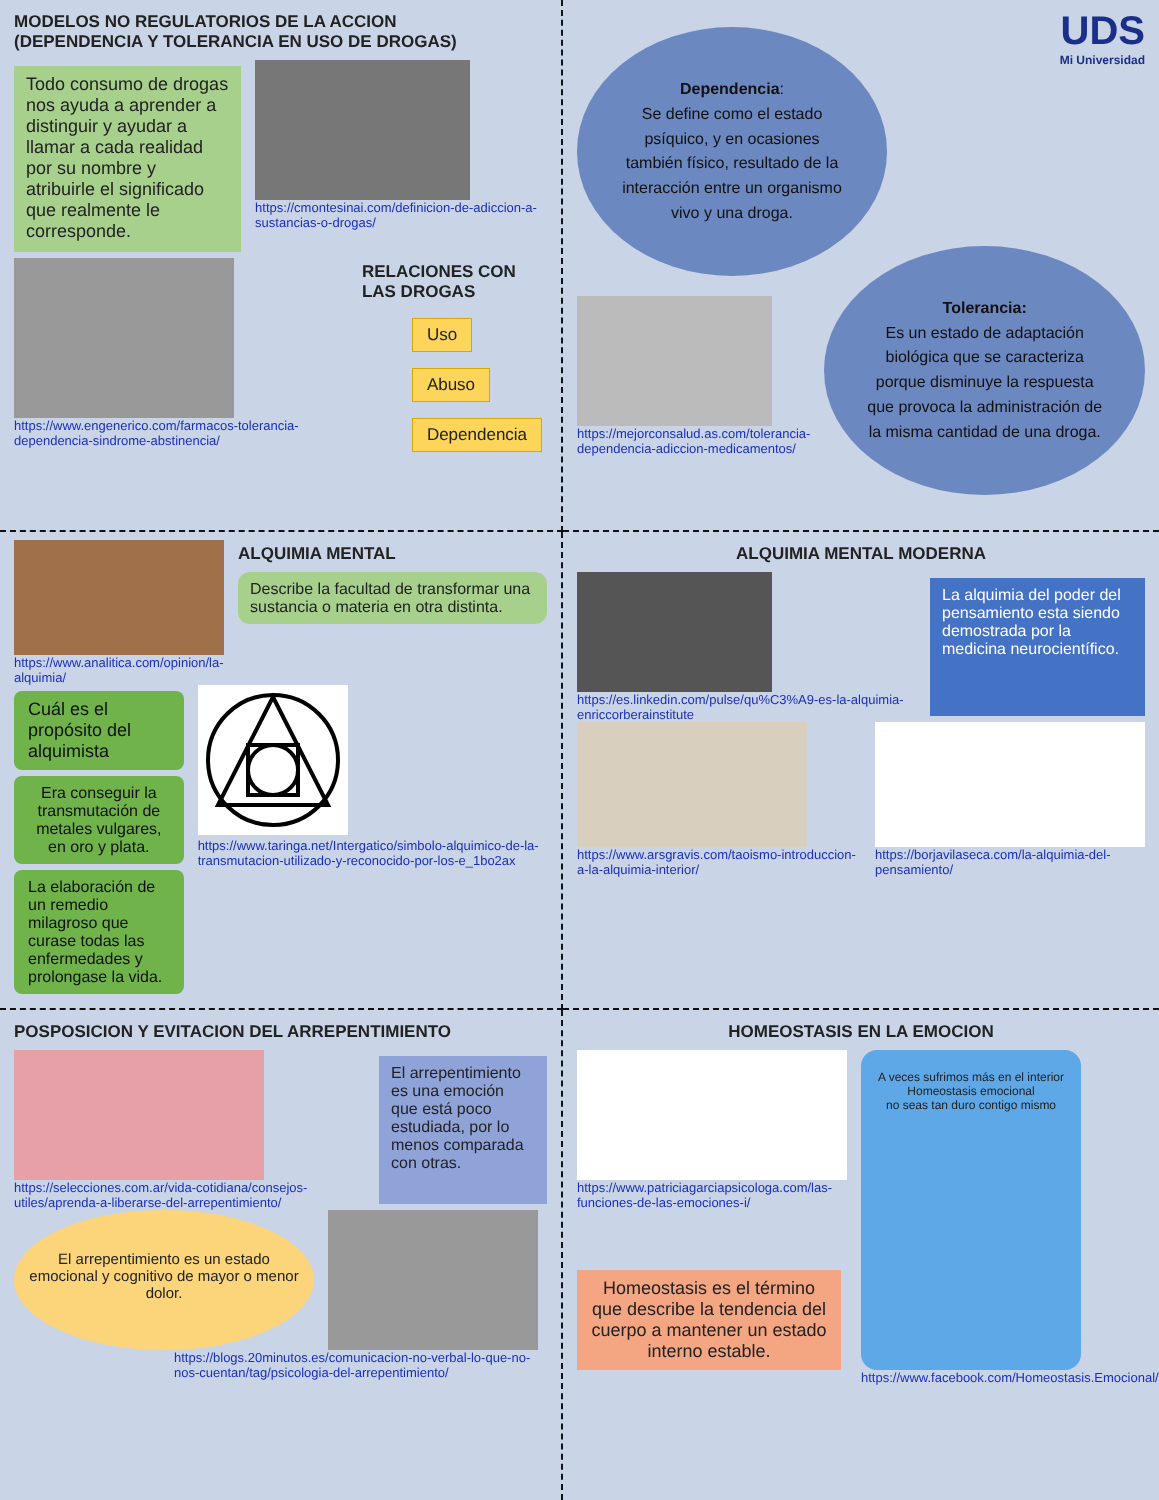MODELOS NO REGULATORIOS DE LA ACCION
(DEPENDENCIA Y TOLERANCIA EN USO DE DROGAS)
Todo consumo de drogas nos ayuda a aprender a distinguir y ayudar a llamar a cada realidad por su nombre y atribuirle el significado que realmente le corresponde.
https://cmontesinai.com/definicion-de-adiccion-a-sustancias-o-drogas/
https://www.engenerico.com/farmacos-tolerancia-dependencia-sindrome-abstinencia/
RELACIONES CON LAS DROGAS
Uso
Abuso
Dependencia
UDS
Mi Universidad
Dependencia:
Se define como el estado psíquico, y en ocasiones también físico, resultado de la interacción entre un organismo vivo y una droga.
https://mejorconsalud.as.com/tolerancia-dependencia-adiccion-medicamentos/
Tolerancia:
Es un estado de adaptación biológica que se caracteriza porque disminuye la respuesta que provoca la administración de la misma cantidad de una droga.
https://www.analitica.com/opinion/la-alquimia/
ALQUIMIA MENTAL
Describe la facultad de transformar una sustancia o materia en otra distinta.
Cuál es el propósito del alquimista
Era conseguir la transmutación de metales vulgares, en oro y plata.
La elaboración de un remedio milagroso que curase todas las enfermedades y prolongase la vida.
https://www.taringa.net/Intergatico/simbolo-alquimico-de-la-transmutacion-utilizado-y-reconocido-por-los-e_1bo2ax
ALQUIMIA MENTAL MODERNA
https://es.linkedin.com/pulse/qu%C3%A9-es-la-alquimia-enriccorberainstitute
La alquimia del poder del pensamiento esta siendo demostrada por la medicina neurocientífico.
https://www.arsgravis.com/taoismo-introduccion-a-la-alquimia-interior/
https://borjavilaseca.com/la-alquimia-del-pensamiento/
POSPOSICION Y EVITACION DEL ARREPENTIMIENTO
https://selecciones.com.ar/vida-cotidiana/consejos-utiles/aprenda-a-liberarse-del-arrepentimiento/
El arrepentimiento es una emoción que está poco estudiada, por lo menos comparada con otras.
El arrepentimiento es un estado emocional y cognitivo de mayor o menor dolor.
https://blogs.20minutos.es/comunicacion-no-verbal-lo-que-no-nos-cuentan/tag/psicologia-del-arrepentimiento/
HOMEOSTASIS EN LA EMOCION
https://www.patriciagarciapsicologa.com/las-funciones-de-las-emociones-i/
Homeostasis es el término que describe la tendencia del cuerpo a mantener un estado interno estable.
A veces sufrimos más en el interior
Homeostasis emocional
no seas tan duro contigo mismo
https://www.facebook.com/Homeostasis.Emocional/